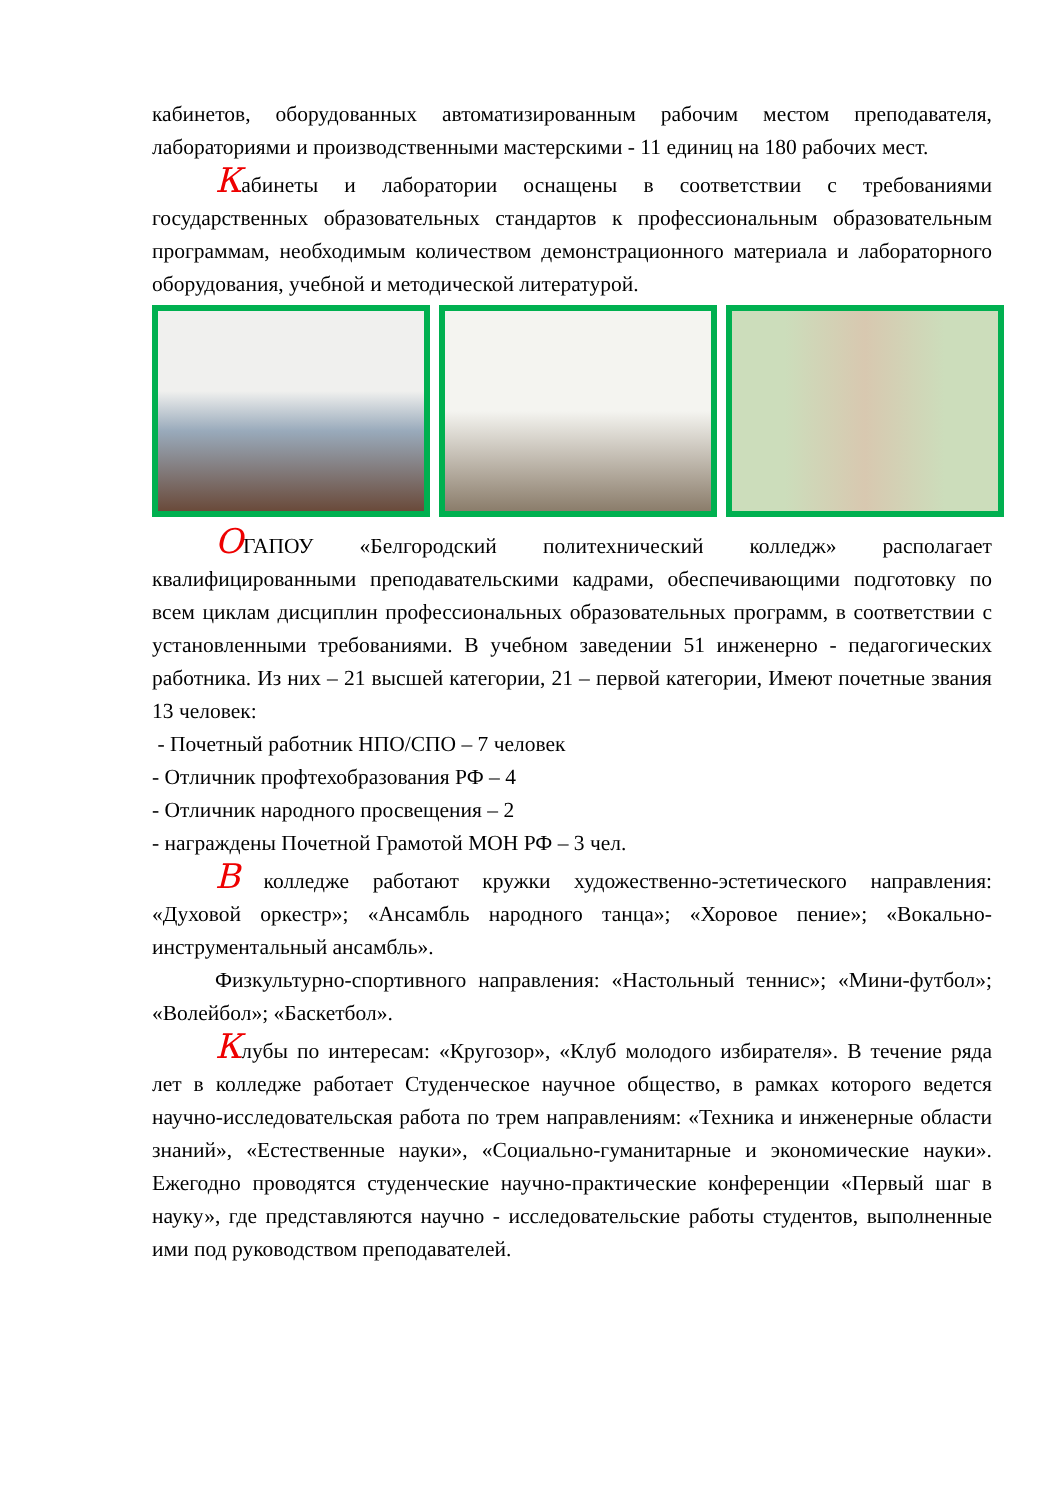кабинетов, оборудованных автоматизированным рабочим местом преподавателя, лабораториями и производственными мастерскими - 11 единиц на 180 рабочих мест.
Кабинеты и лаборатории оснащены в соответствии с требованиями государственных образовательных стандартов к профессиональным образовательным программам, необходимым количеством демонстрационного материала и лабораторного оборудования, учебной и методической литературой.
ОГАПОУ «Белгородский политехнический колледж» располагает квалифицированными преподавательскими кадрами, обеспечивающими подготовку по всем циклам дисциплин профессиональных образовательных программ, в соответствии с установленными требованиями. В учебном заведении 51 инженерно - педагогических работника. Из них – 21 высшей категории, 21 – первой категории, Имеют почетные звания 13 человек:
- Почетный работник НПО/СПО – 7 человек
- Отличник профтехобразования РФ – 4
- Отличник народного просвещения – 2
- награждены Почетной Грамотой МОН РФ – 3 чел.
В колледже работают кружки художественно-эстетического направления: «Духовой оркестр»; «Ансамбль народного танца»; «Хоровое пение»; «Вокально-инструментальный ансамбль».
Физкультурно-спортивного направления: «Настольный теннис»; «Мини-футбол»; «Волейбол»; «Баскетбол».
Клубы по интересам: «Кругозор», «Клуб молодого избирателя». В течение ряда лет в колледже работает Студенческое научное общество, в рамках которого ведется научно-исследовательская работа по трем направлениям: «Техника и инженерные области знаний», «Естественные науки», «Социально-гуманитарные и экономические науки». Ежегодно проводятся студенческие научно-практические конференции «Первый шаг в науку», где представляются научно - исследовательские работы студентов, выполненные ими под руководством преподавателей.